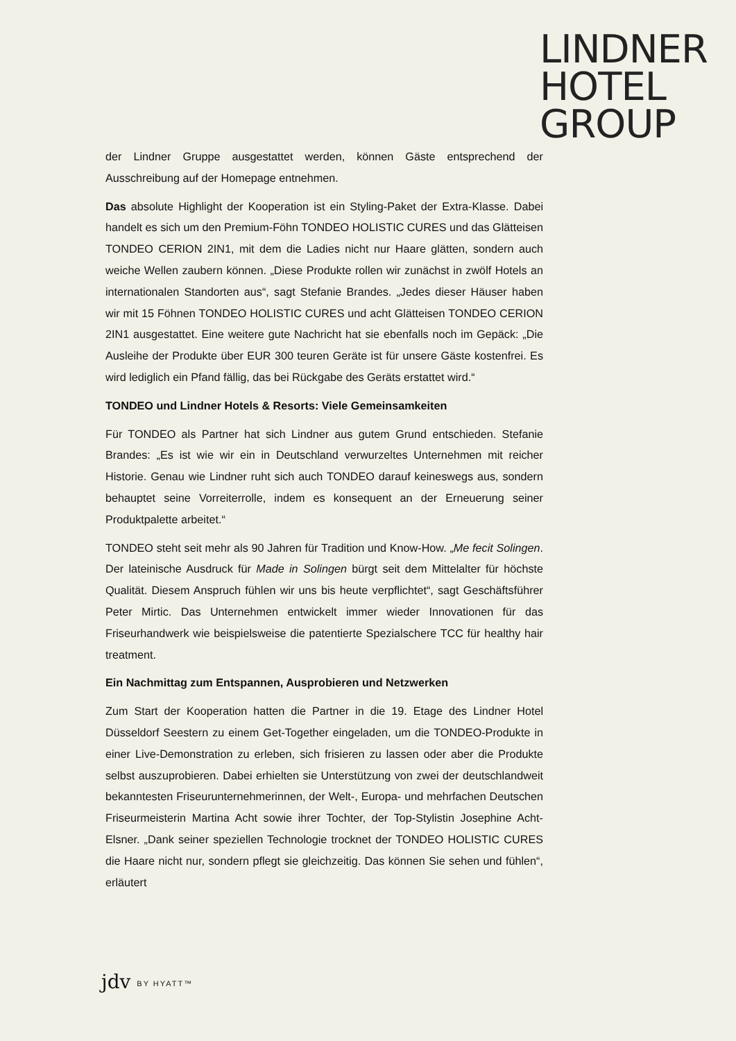LINDNER
HOTEL
GROUP
der Lindner Gruppe ausgestattet werden, können Gäste entsprechend der Ausschreibung auf der Homepage entnehmen.
Das absolute Highlight der Kooperation ist ein Styling-Paket der Extra-Klasse. Dabei handelt es sich um den Premium-Föhn TONDEO HOLISTIC CURES und das Glätteisen TONDEO CERION 2IN1, mit dem die Ladies nicht nur Haare glätten, sondern auch weiche Wellen zaubern können. „Diese Produkte rollen wir zunächst in zwölf Hotels an internationalen Standorten aus“, sagt Stefanie Brandes. „Jedes dieser Häuser haben wir mit 15 Föhnen TONDEO HOLISTIC CURES und acht Glätteisen TONDEO CERION 2IN1 ausgestattet. Eine weitere gute Nachricht hat sie ebenfalls noch im Gepäck: „Die Ausleihe der Produkte über EUR 300 teuren Geräte ist für unsere Gäste kostenfrei. Es wird lediglich ein Pfand fällig, das bei Rückgabe des Geräts erstattet wird.“
TONDEO und Lindner Hotels & Resorts: Viele Gemeinsamkeiten
Für TONDEO als Partner hat sich Lindner aus gutem Grund entschieden. Stefanie Brandes: „Es ist wie wir ein in Deutschland verwurzeltes Unternehmen mit reicher Historie. Genau wie Lindner ruht sich auch TONDEO darauf keineswegs aus, sondern behauptet seine Vorreiterrolle, indem es konsequent an der Erneuerung seiner Produktpalette arbeitet.“
TONDEO steht seit mehr als 90 Jahren für Tradition und Know-How. „Me fecit Solingen. Der lateinische Ausdruck für Made in Solingen bürgt seit dem Mittelalter für höchste Qualität. Diesem Anspruch fühlen wir uns bis heute verpflichtet“, sagt Geschäftsführer Peter Mirtic. Das Unternehmen entwickelt immer wieder Innovationen für das Friseurhandwerk wie beispielsweise die patentierte Spezialschere TCC für healthy hair treatment.
Ein Nachmittag zum Entspannen, Ausprobieren und Netzwerken
Zum Start der Kooperation hatten die Partner in die 19. Etage des Lindner Hotel Düsseldorf Seestern zu einem Get-Together eingeladen, um die TONDEO-Produkte in einer Live-Demonstration zu erleben, sich frisieren zu lassen oder aber die Produkte selbst auszuprobieren. Dabei erhielten sie Unterstützung von zwei der deutschlandweit bekanntesten Friseurunternehmerinnen, der Welt-, Europa- und mehrfachen Deutschen Friseurmeisterin Martina Acht sowie ihrer Tochter, der Top-Stylistin Josephine Acht-Elsner. „Dank seiner speziellen Technologie trocknet der TONDEO HOLISTIC CURES die Haare nicht nur, sondern pflegt sie gleichzeitig. Das können Sie sehen und fühlen“, erläutert
jdv BY HYATT™